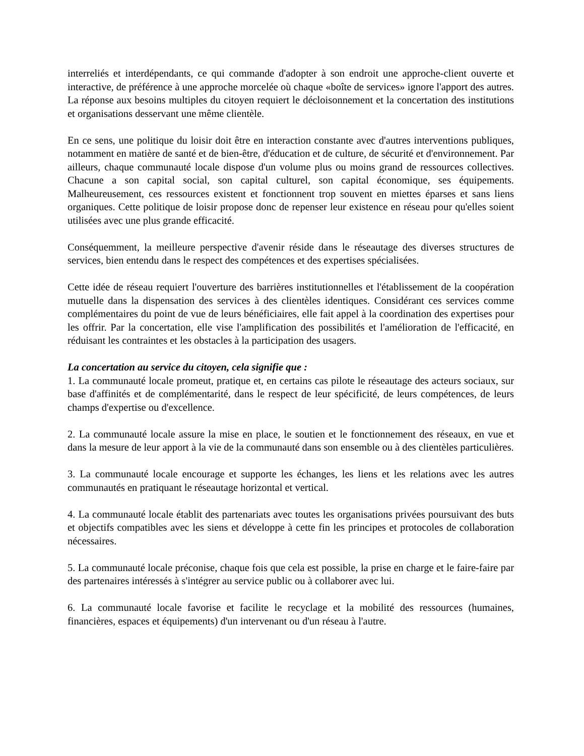interreliés et interdépendants, ce qui commande d'adopter à son endroit une approche-client ouverte et interactive, de préférence à une approche morcelée où chaque «boîte de services» ignore l'apport des autres. La réponse aux besoins multiples du citoyen requiert le décloisonnement et la concertation des institutions et organisations desservant une même clientèle.
En ce sens, une politique du loisir doit être en interaction constante avec d'autres interventions publiques, notamment en matière de santé et de bien-être, d'éducation et de culture, de sécurité et d'environnement. Par ailleurs, chaque communauté locale dispose d'un volume plus ou moins grand de ressources collectives. Chacune a son capital social, son capital culturel, son capital économique, ses équipements. Malheureusement, ces ressources existent et fonctionnent trop souvent en miettes éparses et sans liens organiques. Cette politique de loisir propose donc de repenser leur existence en réseau pour qu'elles soient utilisées avec une plus grande efficacité.
Conséquemment, la meilleure perspective d'avenir réside dans le réseautage des diverses structures de services, bien entendu dans le respect des compétences et des expertises spécialisées.
Cette idée de réseau requiert l'ouverture des barrières institutionnelles et l'établissement de la coopération mutuelle dans la dispensation des services à des clientèles identiques. Considérant ces services comme complémentaires du point de vue de leurs bénéficiaires, elle fait appel à la coordination des expertises pour les offrir. Par la concertation, elle vise l'amplification des possibilités et l'amélioration de l'efficacité, en réduisant les contraintes et les obstacles à la participation des usagers.
La concertation au service du citoyen, cela signifie que :
1. La communauté locale promeut, pratique et, en certains cas pilote le réseautage des acteurs sociaux, sur base d'affinités et de complémentarité, dans le respect de leur spécificité, de leurs compétences, de leurs champs d'expertise ou d'excellence.
2. La communauté locale assure la mise en place, le soutien et le fonctionnement des réseaux, en vue et dans la mesure de leur apport à la vie de la communauté dans son ensemble ou à des clientèles particulières.
3. La communauté locale encourage et supporte les échanges, les liens et les relations avec les autres communautés en pratiquant le réseautage horizontal et vertical.
4. La communauté locale établit des partenariats avec toutes les organisations privées poursuivant des buts et objectifs compatibles avec les siens et développe à cette fin les principes et protocoles de collaboration nécessaires.
5. La communauté locale préconise, chaque fois que cela est possible, la prise en charge et le faire-faire par des partenaires intéressés à s'intégrer au service public ou à collaborer avec lui.
6. La communauté locale favorise et facilite le recyclage et la mobilité des ressources (humaines, financières, espaces et équipements) d'un intervenant ou d'un réseau à l'autre.